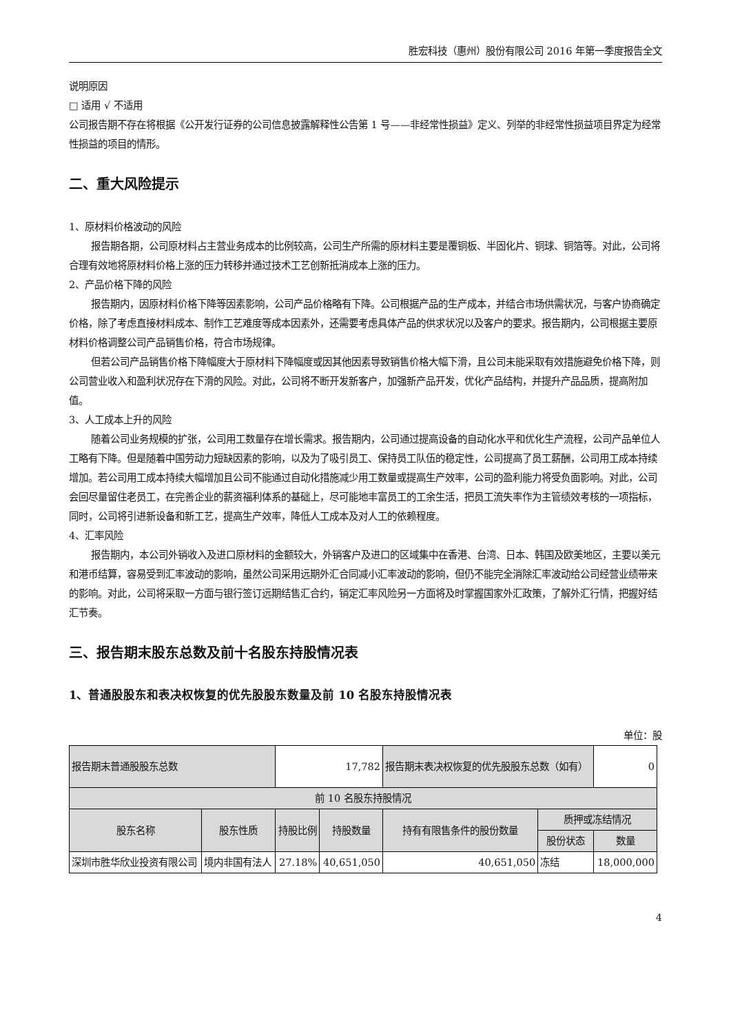胜宏科技（惠州）股份有限公司 2016 年第一季度报告全文
说明原因
□ 适用 √ 不适用
公司报告期不存在将根据《公开发行证券的公司信息披露解释性公告第 1 号——非经常性损益》定义、列举的非经常性损益项目界定为经常性损益的项目的情形。
二、重大风险提示
1、原材料价格波动的风险
报告期各期，公司原材料占主营业务成本的比例较高，公司生产所需的原材料主要是覆铜板、半固化片、铜球、铜箔等。对此，公司将合理有效地将原材料价格上涨的压力转移并通过技术工艺创新抵消成本上涨的压力。
2、产品价格下降的风险
报告期内，因原材料价格下降等因素影响，公司产品价格略有下降。公司根据产品的生产成本，并结合市场供需状况，与客户协商确定价格，除了考虑直接材料成本、制作工艺难度等成本因素外，还需要考虑具体产品的供求状况以及客户的要求。报告期内，公司根据主要原材料价格调整公司产品销售价格，符合市场规律。
但若公司产品销售价格下降幅度大于原材料下降幅度或因其他因素导致销售价格大幅下滑，且公司未能采取有效措施避免价格下降，则公司营业收入和盈利状况存在下滑的风险。对此，公司将不断开发新客户，加强新产品开发，优化产品结构，并提升产品品质，提高附加值。
3、人工成本上升的风险
随着公司业务规模的扩张，公司用工数量存在增长需求。报告期内，公司通过提高设备的自动化水平和优化生产流程，公司产品单位人工略有下降。但是随着中国劳动力短缺因素的影响，以及为了吸引员工、保持员工队伍的稳定性，公司提高了员工薪酬，公司用工成本持续增加。若公司用工成本持续大幅增加且公司不能通过自动化措施减少用工数量或提高生产效率，公司的盈利能力将受负面影响。对此，公司会回尽量留住老员工，在完善企业的薪资福利体系的基础上，尽可能地丰富员工的工余生活，把员工流失率作为主管绩效考核的一项指标，同时，公司将引进新设备和新工艺，提高生产效率，降低人工成本及对人工的依赖程度。
4、汇率风险
报告期内，本公司外销收入及进口原材料的金额较大，外销客户及进口的区域集中在香港、台湾、日本、韩国及欧美地区，主要以美元和港币结算，容易受到汇率波动的影响，虽然公司采用远期外汇合同减小汇率波动的影响，但仍不能完全消除汇率波动给公司经营业绩带来的影响。对此，公司将采取一方面与银行签订远期结售汇合约，销定汇率风险另一方面将及时掌握国家外汇政策，了解外汇行情，把握好结汇节奏。
三、报告期末股东总数及前十名股东持股情况表
1、普通股股东和表决权恢复的优先股股东数量及前 10 名股东持股情况表
单位：股
| 报告期末普通股股东总数 | | 17,782 | | 报告期末表决权恢复的优先股股东总数（如有） | | 0 |
| 前 10 名股东持股情况 | | | | | | |
| 股东名称 | 股东性质 | 持股比例 | 持股数量 | 持有有限售条件的股份数量 | 质押或冻结情况 | |
| | | | | | 股份状态 | 数量 |
| 深圳市胜华欣业投资有限公司 | 境内非国有法人 | 27.18% | 40,651,050 | 40,651,050 | 冻结 | 18,000,000 |
4